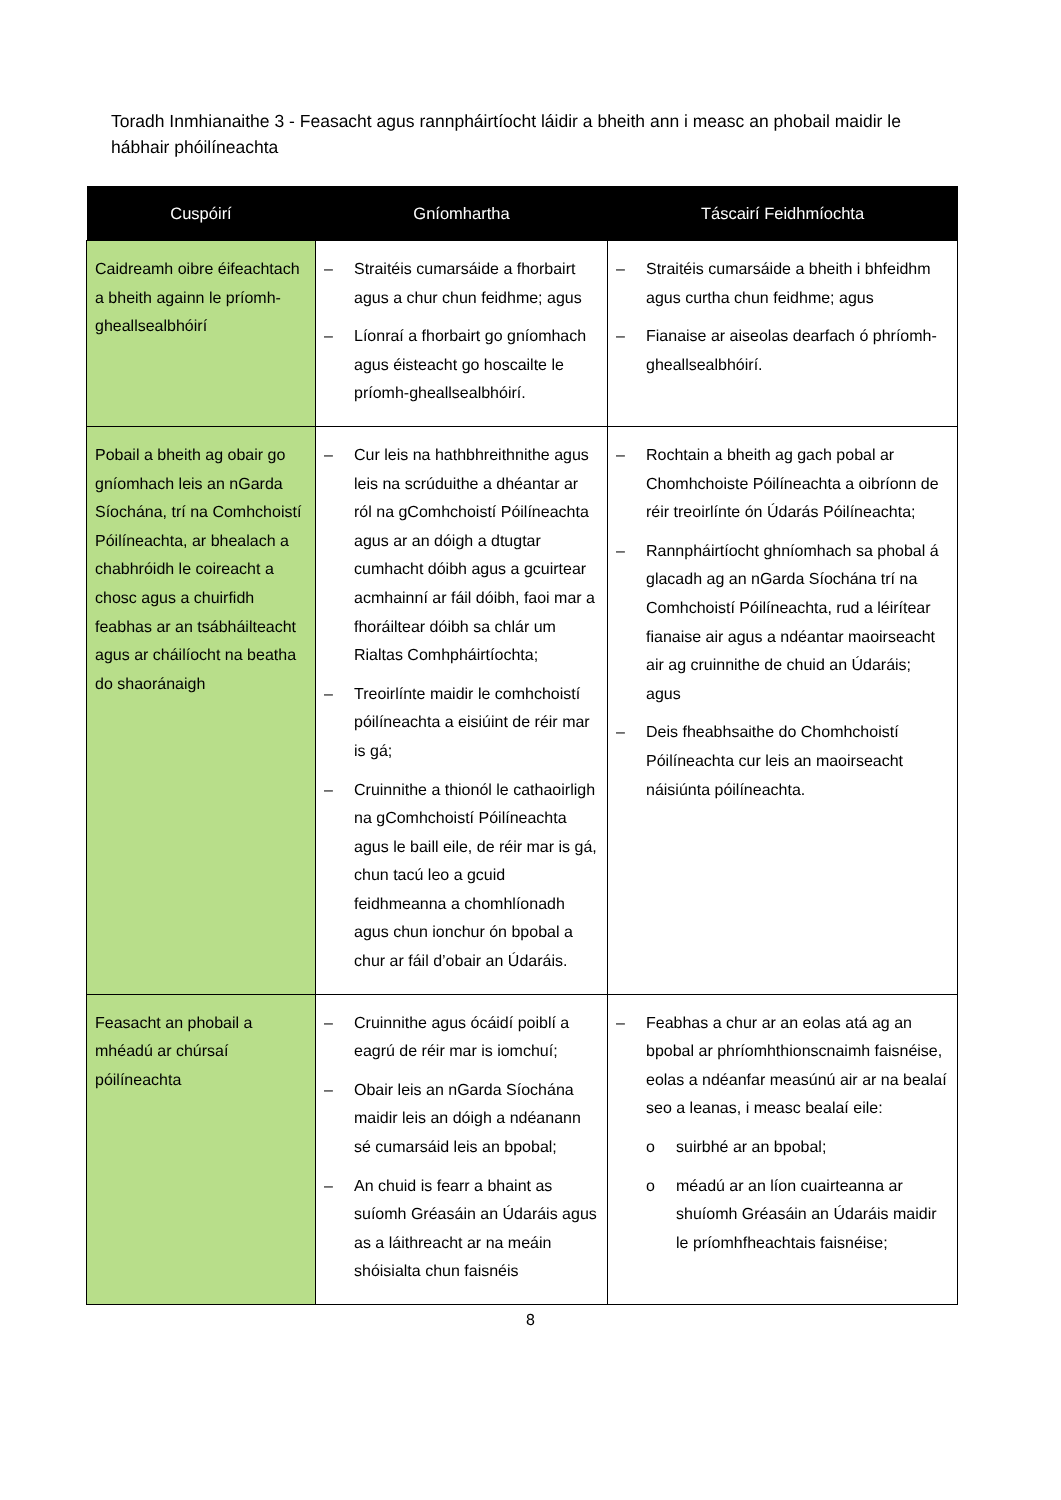Toradh Inmhianaithe 3 - Feasacht agus rannpháirtíocht láidir a bheith ann i measc an phobail maidir le hábhair phóilíneachta
| Cuspóirí | Gníomhartha | Táscairí Feidhmíochta |
| --- | --- | --- |
| Caidreamh oibre éifeachtach a bheith againn le príomh-gheallsealbhóirí | – Straitéis cumarsáide a fhorbairt agus a chur chun feidhme; agus – Líonraí a fhorbairt go gníomhach agus éisteacht go hoscailte le príomh-gheallsealbhóirí. | – Straitéis cumarsáide a bheith i bhfeidhm agus curtha chun feidhme; agus – Fianaise ar aiseolas dearfach ó phríomh-gheallsealbhóirí. |
| Pobail a bheith ag obair go gníomhach leis an nGarda Síochána, trí na Comhchoistí Póilíneachta, ar bhealach a chabhróidh le coireacht a chosc agus a chuirfidh feabhas ar an tsábháilteacht agus ar cháilíocht na beatha do shaoránaigh | – Cur leis na hathbhreithnithe agus leis na scrúduithe a dhéantar ar ról na gComhchoistí Póilíneachta agus ar an dóigh a dtugtar cumhacht dóibh agus a gcuirtear acmhainní ar fáil dóibh, faoi mar a fhoráiltear dóibh sa chlár um Rialtas Comhpháirtíochta; – Treoirlínte maidir le comhchoistí póilíneachta a eisiúint de réir mar is gá; – Cruinnithe a thionól le cathaoirligh na gComhchoistí Póilíneachta agus le baill eile, de réir mar is gá, chun tacú leo a gcuid feidhmeanna a chomhlíonadh agus chun ionchur ón bpobal a chur ar fáil d’obair an Údaráis. | – Rochtain a bheith ag gach pobal ar Chomhchoiste Póilíneachta a oibríonn de réir treoirlínte ón Údarás Póilíneachta; – Rannpháirtíocht ghníomhach sa phobal á glacadh ag an nGarda Síochána trí na Comhchoistí Póilíneachta, rud a léirítear fianaise air agus a ndéantar maoirseacht air ag cruinnithe de chuid an Údaráis; agus – Deis fheabhsaithe do Chomhchoistí Póilíneachta cur leis an maoirseacht náisiúnta póilíneachta. |
| Feasacht an phobail a mhéadú ar chúrsaí póilíneachta | – Cruinnithe agus ócáidí poiblí a eagrú de réir mar is iomchuí; – Obair leis an nGarda Síochána maidir leis an dóigh a ndéanann sé cumarsáid leis an bpobal; – An chuid is fearr a bhaint as suíomh Gréasáin an Údaráis agus as a láithreacht ar na meáin shóisialta chun faisnéis | – Feabhas a chur ar an eolas atá ag an bpobal ar phríomhthionscnaimh faisnéise, eolas a ndéanfar measúnú air ar na bealaí seo a leanas, i measc bealaí eile: o suirbhé ar an bpobal; o méadú ar an líon cuairteanna ar shuíomh Gréasáin an Údaráis maidir le príomhfheachtais faisnéise; |
8